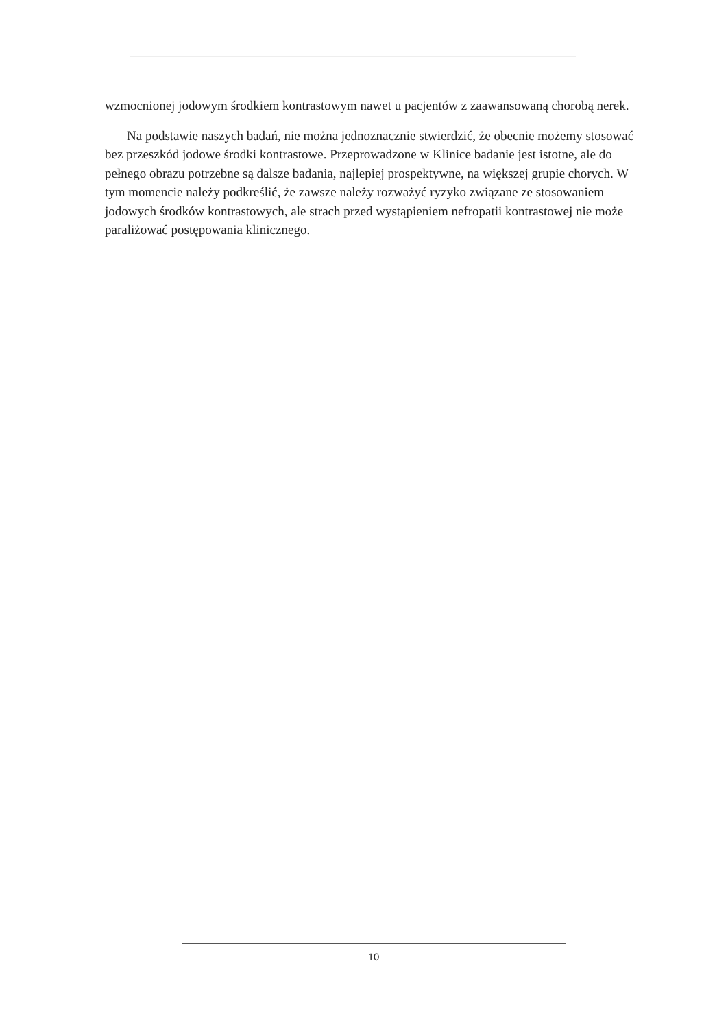wzmocnionej jodowym środkiem kontrastowym nawet u pacjentów z zaawansowaną chorobą nerek.
Na podstawie naszych badań, nie można jednoznacznie stwierdzić, że obecnie możemy stosować bez przeszkód jodowe środki kontrastowe. Przeprowadzone w Klinice badanie jest istotne, ale do pełnego obrazu potrzebne są dalsze badania, najlepiej prospektywne, na większej grupie chorych. W tym momencie należy podkreślić, że zawsze należy rozważyć ryzyko związane ze stosowaniem jodowych środków kontrastowych, ale strach przed wystąpieniem nefropatii kontrastowej nie może paraliżować postępowania klinicznego.
10